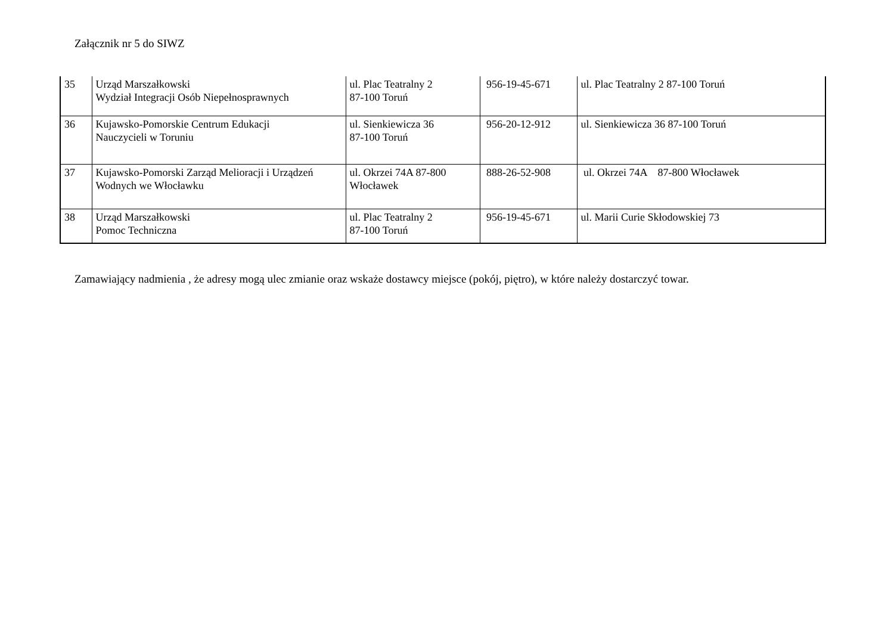Załącznik nr 5 do SIWZ
| 35 | Urząd Marszałkowski Wydział Integracji Osób Niepełnosprawnych | ul. Plac Teatralny 2 87-100 Toruń | 956-19-45-671 | ul. Plac Teatralny 2 87-100 Toruń |
| 36 | Kujawsko-Pomorskie Centrum Edukacji Nauczycieli w Toruniu | ul. Sienkiewicza 36 87-100 Toruń | 956-20-12-912 | ul. Sienkiewicza 36 87-100 Toruń |
| 37 | Kujawsko-Pomorski Zarząd Melioracji i Urządzeń Wodnych we Włocławku | ul. Okrzei 74A 87-800 Włocławek | 888-26-52-908 | ul. Okrzei 74A 87-800 Włocławek |
| 38 | Urząd Marszałkowski Pomoc Techniczna | ul. Plac Teatralny 2 87-100 Toruń | 956-19-45-671 | ul. Marii Curie Skłodowskiej 73 |
Zamawiający nadmienia , że adresy mogą ulec zmianie oraz wskaże dostawcy miejsce (pokój, piętro), w które należy dostarczyć towar.